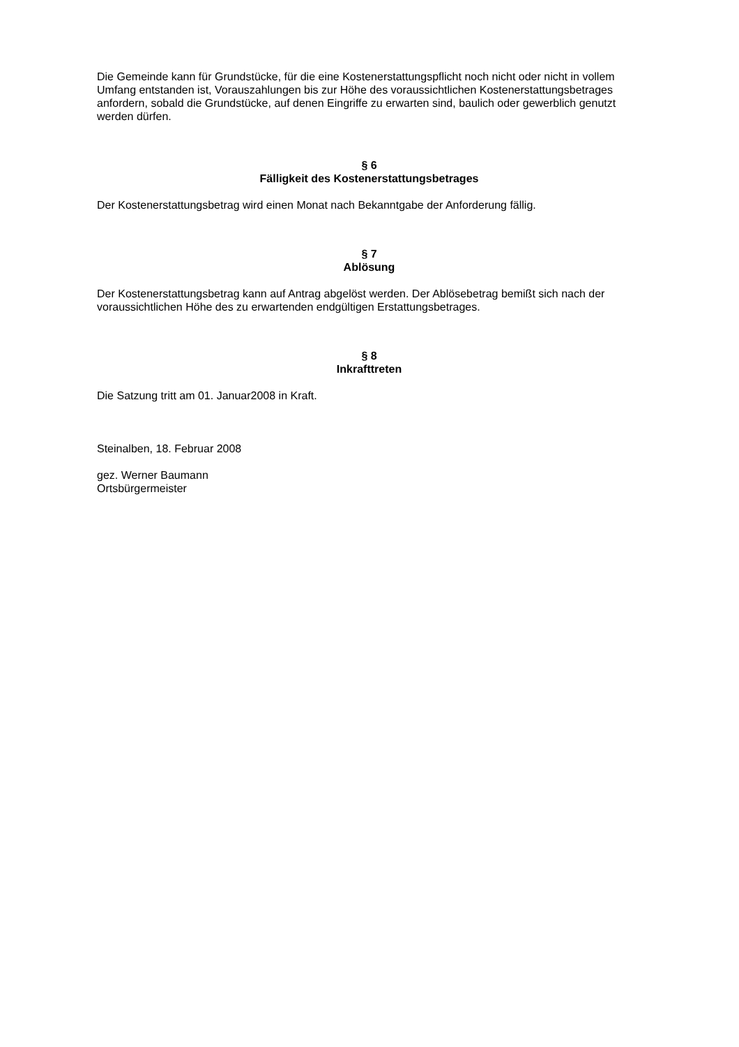Die Gemeinde kann für Grundstücke, für die eine Kostenerstattungspflicht noch nicht oder nicht in vollem Umfang entstanden ist, Vorauszahlungen bis zur Höhe des voraussichtlichen Kostenerstattungsbetrages anfordern, sobald die Grundstücke, auf denen Eingriffe zu erwarten sind, baulich oder gewerblich genutzt werden dürfen.
§ 6
Fälligkeit des Kostenerstattungsbetrages
Der Kostenerstattungsbetrag wird einen Monat nach Bekanntgabe der Anforderung fällig.
§ 7
Ablösung
Der Kostenerstattungsbetrag kann auf Antrag abgelöst werden. Der Ablösebetrag bemißt sich nach der voraussichtlichen Höhe des zu erwartenden endgültigen Erstattungsbetrages.
§ 8
Inkrafttreten
Die Satzung tritt am 01. Januar2008 in Kraft.
Steinalben, 18. Februar 2008
gez. Werner Baumann
Ortsbürgermeister